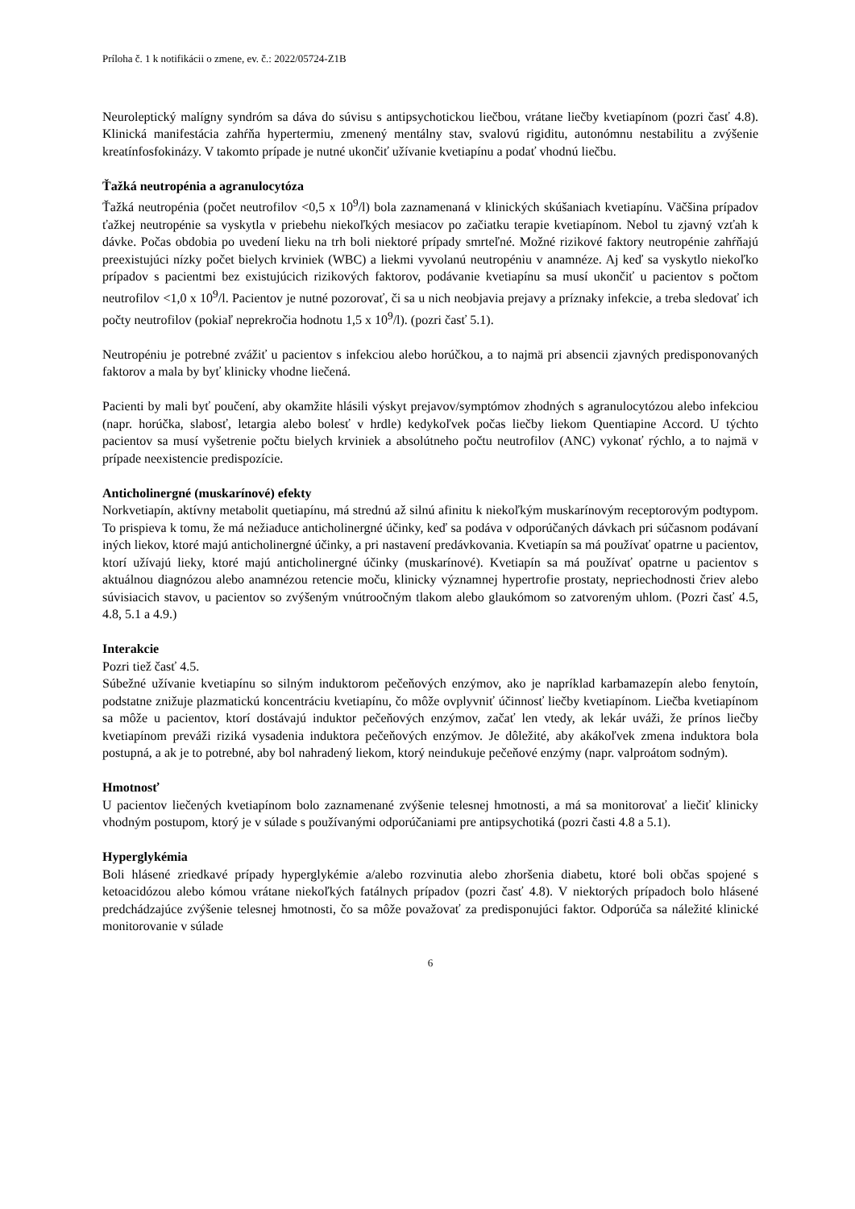Príloha č. 1 k notifikácii o zmene, ev. č.: 2022/05724-Z1B
Neuroleptický malígny syndróm sa dáva do súvisu s antipsychotickou liečbou, vrátane liečby kvetiapínom (pozri časť 4.8). Klinická manifestácia zahŕňa hypertermiu, zmenený mentálny stav, svalovú rigiditu, autonómnu nestabilitu a zvýšenie kreatínfosfokinázy. V takomto prípade je nutné ukončiť užívanie kvetiapínu a podať vhodnú liečbu.
Ťažká neutropénia a agranulocytóza
Ťažká neutropénia (počet neutrofilov <0,5 x 10<sup>9</sup>/l) bola zaznamenaná v klinických skúšaniach kvetiapínu. Väčšina prípadov ťažkej neutropénie sa vyskytla v priebehu niekoľkých mesiacov po začiatku terapie kvetiapínom. Nebol tu zjavný vzťah k dávke. Počas obdobia po uvedení lieku na trh boli niektoré prípady smrteľné. Možné rizikové faktory neutropénie zahŕňajú preexistujúci nízky počet bielych krviniek (WBC) a liekmi vyvolanú neutropéniu v anamnéze. Aj keď sa vyskytlo niekoľko prípadov s pacientmi bez existujúcich rizikových faktorov, podávanie kvetiapínu sa musí ukončiť u pacientov s počtom neutrofilov <1,0 x 10<sup>9</sup>/l. Pacientov je nutné pozorovať, či sa u nich neobjavia prejavy a príznaky infekcie, a treba sledovať ich počty neutrofilov (pokiaľ neprekročia hodnotu 1,5 x 10<sup>9</sup>/l). (pozri časť 5.1).
Neutropéniu je potrebné zvážiť u pacientov s infekciou alebo horúčkou, a to najmä pri absencii zjavných predisponovaných faktorov a mala by byť klinicky vhodne liečená.
Pacienti by mali byť poučení, aby okamžite hlásili výskyt prejavov/symptómov zhodných s agranulocytózou alebo infekciou (napr. horúčka, slabosť, letargia alebo bolesť v hrdle) kedykoľvek počas liečby liekom Quentiapine Accord. U týchto pacientov sa musí vyšetrenie počtu bielych krviniek a absolútneho počtu neutrofilov (ANC) vykonať rýchlo, a to najmä v prípade neexistencie predispozície.
Anticholinergné (muskarínové) efekty
Norkvetiapín, aktívny metabolit quetiapínu, má strednú až silnú afinitu k niekoľkým muskarínovým receptorovým podtypom. To prispieva k tomu, že má nežiaduce anticholinergné účinky, keď sa podáva v odporúčaných dávkach pri súčasnom podávaní iných liekov, ktoré majú anticholinergné účinky, a pri nastavení predávkovania. Kvetiapín sa má používať opatrne u pacientov, ktorí užívajú lieky, ktoré majú anticholinergné účinky (muskarínové). Kvetiapín sa má používať opatrne u pacientov s aktuálnou diagnózou alebo anamnézou retencie moču, klinicky významnej hypertrofie prostaty, nepriechodnosti čriev alebo súvisiacich stavov, u pacientov so zvýšeným vnútroočným tlakom alebo glaukómom so zatvoreným uhlom. (Pozri časť 4.5, 4.8, 5.1 a 4.9.)
Interakcie
Pozri tiež časť 4.5.
Súbežné užívanie kvetiapínu so silným induktorom pečeňových enzýmov, ako je napríklad karbamazepín alebo fenytoín, podstatne znižuje plazmatickú koncentráciu kvetiapínu, čo môže ovplyvniť účinnosť liečby kvetiapínom. Liečba kvetiapínom sa môže u pacientov, ktorí dostávajú induktor pečeňových enzýmov, začať len vtedy, ak lekár uváži, že prínos liečby kvetiapínom preváži riziká vysadenia induktora pečeňových enzýmov. Je dôležité, aby akákoľvek zmena induktora bola postupná, a ak je to potrebné, aby bol nahradený liekom, ktorý neindukuje pečeňové enzýmy (napr. valproátom sodným).
Hmotnosť
U pacientov liečených kvetiapínom bolo zaznamenané zvýšenie telesnej hmotnosti, a má sa monitorovať a liečiť klinicky vhodným postupom, ktorý je v súlade s používanými odporúčaniami pre antipsychotiká (pozri časti 4.8 a 5.1).
Hyperglykémia
Boli hlásené zriedkavé prípady hyperglykémie a/alebo rozvinutia alebo zhoršenia diabetu, ktoré boli občas spojené s ketoacidózou alebo kómou vrátane niekoľkých fatálnych prípadov (pozri časť 4.8). V niektorých prípadoch bolo hlásené predchádzajúce zvýšenie telesnej hmotnosti, čo sa môže považovať za predisponujúci faktor. Odporúča sa náležité klinické monitorovanie v súlade
6